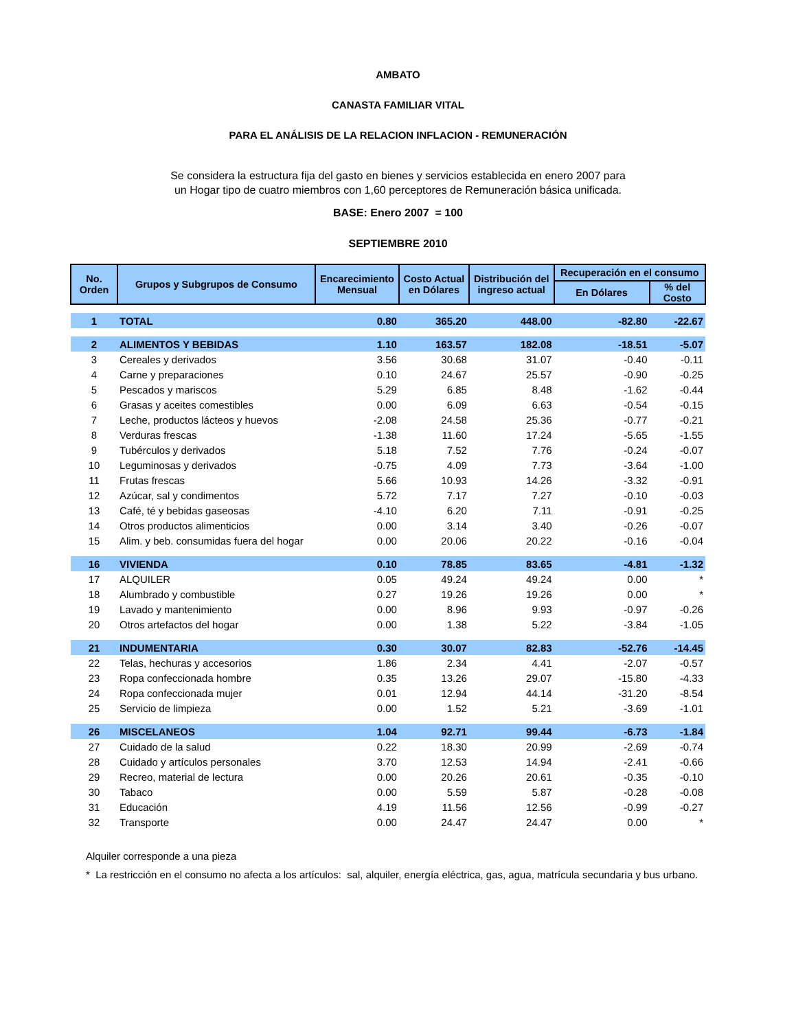AMBATO
CANASTA FAMILIAR VITAL
PARA EL ANÁLISIS DE LA RELACION INFLACION - REMUNERACIÓN
Se considera la estructura fija del gasto en bienes y servicios establecida en enero 2007 para un Hogar tipo de cuatro miembros con 1,60 perceptores de Remuneración básica unificada.
BASE: Enero 2007 = 100
SEPTIEMBRE 2010
| No. Orden | Grupos y Subgrupos de Consumo | Encarecimiento Mensual | Costo Actual en Dólares | Distribución del ingreso actual | Recuperación en el consumo | |
| --- | --- | --- | --- | --- | --- | --- |
| | | | | | En Dólares | % del Costo |
| 1 | TOTAL | 0.80 | 365.20 | 448.00 | -82.80 | -22.67 |
| 2 | ALIMENTOS Y BEBIDAS | 1.10 | 163.57 | 182.08 | -18.51 | -5.07 |
| 3 | Cereales y derivados | 3.56 | 30.68 | 31.07 | -0.40 | -0.11 |
| 4 | Carne y preparaciones | 0.10 | 24.67 | 25.57 | -0.90 | -0.25 |
| 5 | Pescados y mariscos | 5.29 | 6.85 | 8.48 | -1.62 | -0.44 |
| 6 | Grasas y aceites comestibles | 0.00 | 6.09 | 6.63 | -0.54 | -0.15 |
| 7 | Leche, productos lácteos y huevos | -2.08 | 24.58 | 25.36 | -0.77 | -0.21 |
| 8 | Verduras frescas | -1.38 | 11.60 | 17.24 | -5.65 | -1.55 |
| 9 | Tubérculos y derivados | 5.18 | 7.52 | 7.76 | -0.24 | -0.07 |
| 10 | Leguminosas y derivados | -0.75 | 4.09 | 7.73 | -3.64 | -1.00 |
| 11 | Frutas frescas | 5.66 | 10.93 | 14.26 | -3.32 | -0.91 |
| 12 | Azúcar, sal y condimentos | 5.72 | 7.17 | 7.27 | -0.10 | -0.03 |
| 13 | Café, té y bebidas gaseosas | -4.10 | 6.20 | 7.11 | -0.91 | -0.25 |
| 14 | Otros productos alimenticios | 0.00 | 3.14 | 3.40 | -0.26 | -0.07 |
| 15 | Alim. y beb. consumidas fuera del hogar | 0.00 | 20.06 | 20.22 | -0.16 | -0.04 |
| 16 | VIVIENDA | 0.10 | 78.85 | 83.65 | -4.81 | -1.32 |
| 17 | ALQUILER | 0.05 | 49.24 | 49.24 | 0.00 | * |
| 18 | Alumbrado y combustible | 0.27 | 19.26 | 19.26 | 0.00 | * |
| 19 | Lavado y mantenimiento | 0.00 | 8.96 | 9.93 | -0.97 | -0.26 |
| 20 | Otros artefactos del hogar | 0.00 | 1.38 | 5.22 | -3.84 | -1.05 |
| 21 | INDUMENTARIA | 0.30 | 30.07 | 82.83 | -52.76 | -14.45 |
| 22 | Telas, hechuras y accesorios | 1.86 | 2.34 | 4.41 | -2.07 | -0.57 |
| 23 | Ropa confeccionada hombre | 0.35 | 13.26 | 29.07 | -15.80 | -4.33 |
| 24 | Ropa confeccionada mujer | 0.01 | 12.94 | 44.14 | -31.20 | -8.54 |
| 25 | Servicio de limpieza | 0.00 | 1.52 | 5.21 | -3.69 | -1.01 |
| 26 | MISCELANEOS | 1.04 | 92.71 | 99.44 | -6.73 | -1.84 |
| 27 | Cuidado de la salud | 0.22 | 18.30 | 20.99 | -2.69 | -0.74 |
| 28 | Cuidado y artículos personales | 3.70 | 12.53 | 14.94 | -2.41 | -0.66 |
| 29 | Recreo, material de lectura | 0.00 | 20.26 | 20.61 | -0.35 | -0.10 |
| 30 | Tabaco | 0.00 | 5.59 | 5.87 | -0.28 | -0.08 |
| 31 | Educación | 4.19 | 11.56 | 12.56 | -0.99 | -0.27 |
| 32 | Transporte | 0.00 | 24.47 | 24.47 | 0.00 | * |
Alquiler corresponde a una pieza
* La restricción en el consumo no afecta a los artículos: sal, alquiler, energía eléctrica, gas, agua, matrícula secundaria y bus urbano.